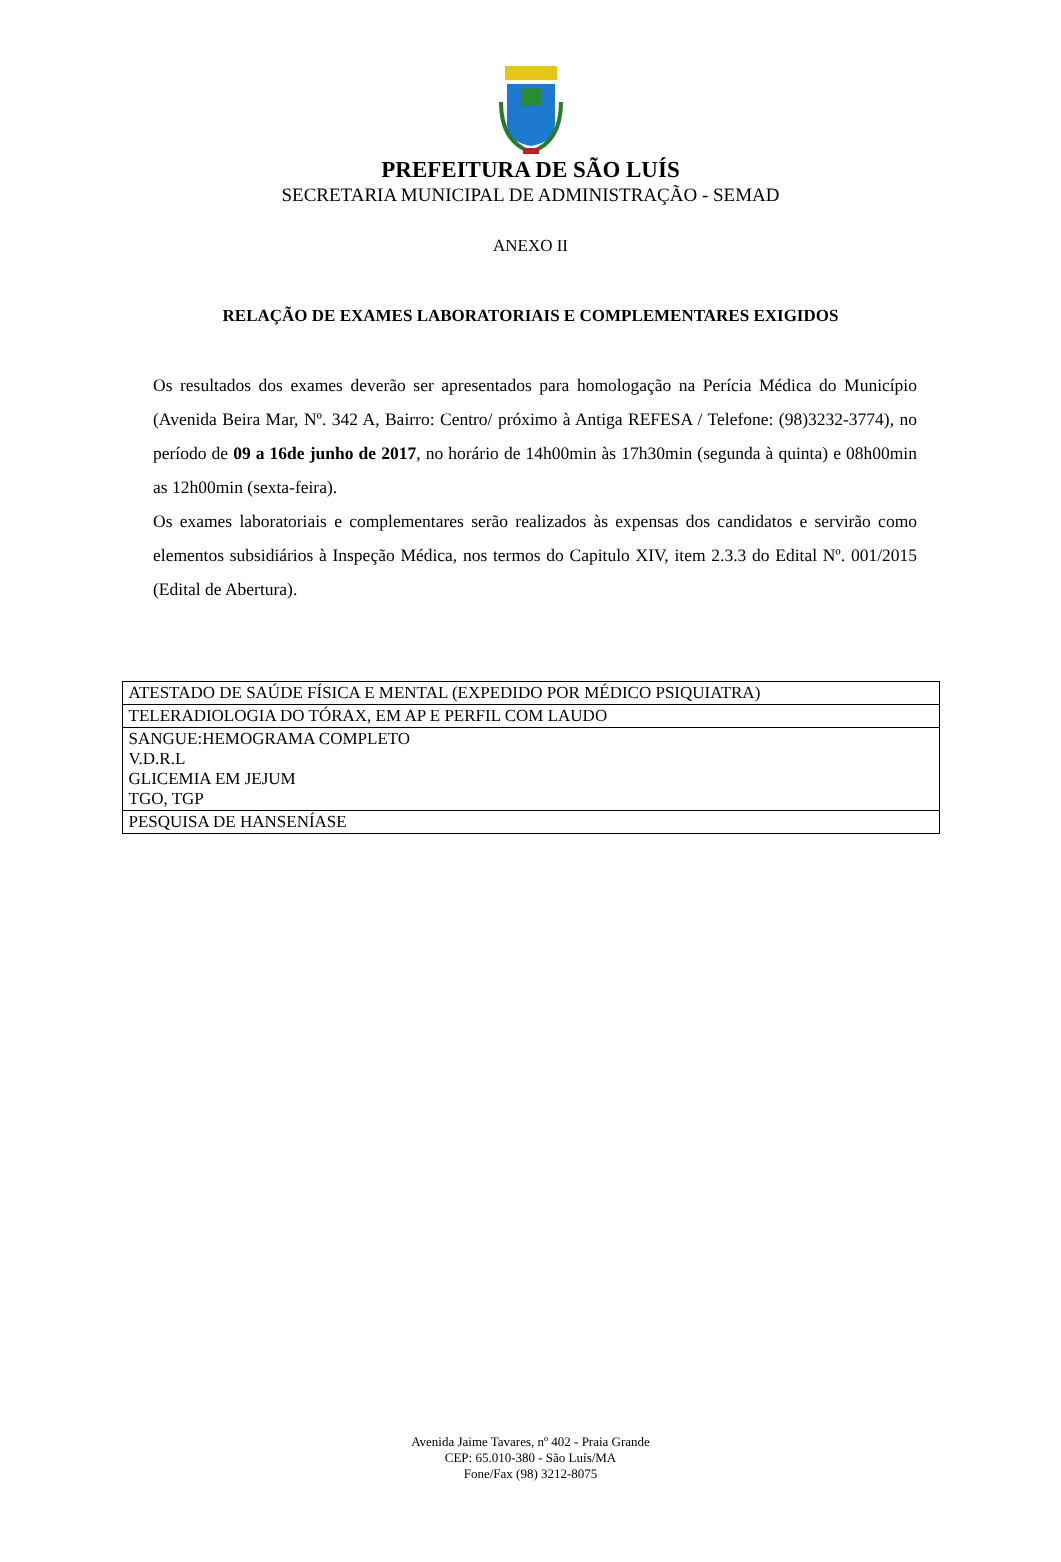PREFEITURA DE SÃO LUÍS
SECRETARIA MUNICIPAL DE ADMINISTRAÇÃO - SEMAD
ANEXO II
RELAÇÃO DE EXAMES LABORATORIAIS E COMPLEMENTARES EXIGIDOS
Os resultados dos exames deverão ser apresentados para homologação na Perícia Médica do Município (Avenida Beira Mar, Nº. 342 A, Bairro: Centro/ próximo à Antiga REFESA / Telefone: (98)3232-3774), no período de 09 a 16de junho de 2017, no horário de 14h00min às 17h30min (segunda à quinta) e 08h00min as 12h00min (sexta-feira).
Os exames laboratoriais e complementares serão realizados às expensas dos candidatos e servirão como elementos subsidiários à Inspeção Médica, nos termos do Capitulo XIV, item 2.3.3 do Edital Nº. 001/2015 (Edital de Abertura).
| ATESTADO DE SAÚDE FÍSICA E MENTAL (EXPEDIDO POR MÉDICO PSIQUIATRA) |
| TELERADIOLOGIA DO TÓRAX, EM AP E PERFIL COM LAUDO |
| SANGUE:HEMOGRAMA COMPLETO V.D.R.L GLICEMIA EM JEJUM TGO, TGP |
| PESQUISA DE HANSENÍASE |
Avenida Jaime Tavares, nº 402 - Praia Grande
CEP: 65.010-380 - São Luís/MA
Fone/Fax (98) 3212-8075